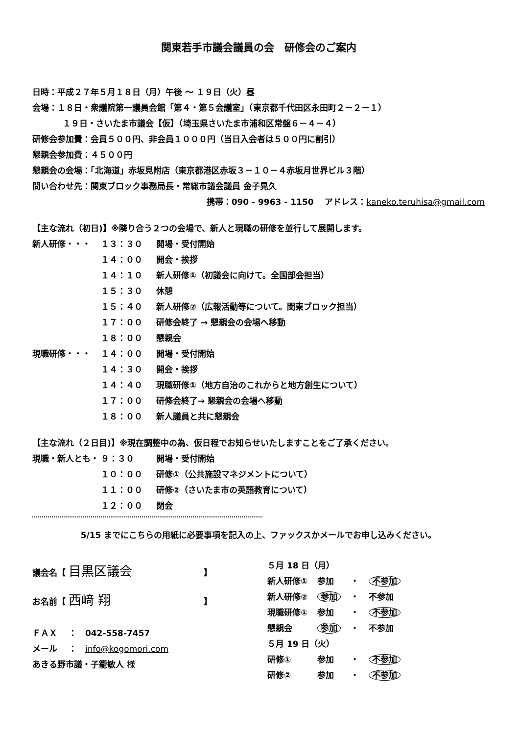関東若手市議会議員の会　研修会のご案内
日時：平成２７年５月１８日（月）午後 ～ １９日（火）昼
会場：１８日・衆議院第一議員会館「第４・第５会議室」（東京都千代田区永田町２－２－１）
１９日・さいたま市議会【仮】（埼玉県さいたま市浦和区常盤６－４－４）
研修会参加費：会員５００円、非会員１０００円（当日入会者は５００円に割引）
懇親会参加費：４５００円
懇親会の会場：「北海道」赤坂見附店（東京都港区赤坂３－１０－４赤坂月世界ビル３階）
問い合わせ先：関東ブロック事務局長・常総市議会議員 金子晃久
携帯：090 - 9963 - 1150　 アドレス：kaneko.teruhisa@gmail.com
【主な流れ（初日)】※隣り合う２つの会場で、新人と現職の研修を並行して展開します。
新人研修・・・ １３：３０ 開場・受付開始
１４：００ 開会・挨拶
１４：１０ 新人研修①（初議会に向けて。全国部会担当）
１５：３０ 休憩
１５：４０ 新人研修②（広報活動等について。関東ブロック担当）
１７：００ 研修会終了 → 懇親会の会場へ移動
１８：００ 懇親会
現職研修・・・ １４：００ 開場・受付開始
１４：３０ 開会・挨拶
１４：４０ 現職研修①（地方自治のこれからと地方創生について）
１７：００ 研修会終了→ 懇親会の会場へ移動
１８：００ 新人議員と共に懇親会
【主な流れ（２日目)】※現在調整中の為、仮日程でお知らせいたしますことをご了承ください。
現職・新人とも・ ９：３０ 開場・受付開始
１０：００ 研修①（公共施設マネジメントについて）
１１：００ 研修②（さいたま市の英語教育について）
１２：００ 閉会
5/15 までにこちらの用紙に必要事項を記入の上、ファックスかメールでお申し込みください。
議会名【 目黒区議会 】
お名前【 西﨑 翔 】
ＦＡＸ　 ：　042-558-7457
メール　 ：　info@kogomori.com
あきる野市議・子籠敏人 様
| ５月 18 日（月） | | | |
| 新人研修① | 参加 | ・ | 不参加 |
| 新人研修② | 参加 | ・ | 不参加 |
| 現職研修① | 参加 | ・ | 不参加 |
| 懇親会 | 参加 | ・ | 不参加 |
| ５月 19 日（火） | | | |
| 研修① | 参加 | ・ | 不参加 |
| 研修② | 参加 | ・ | 不参加 |